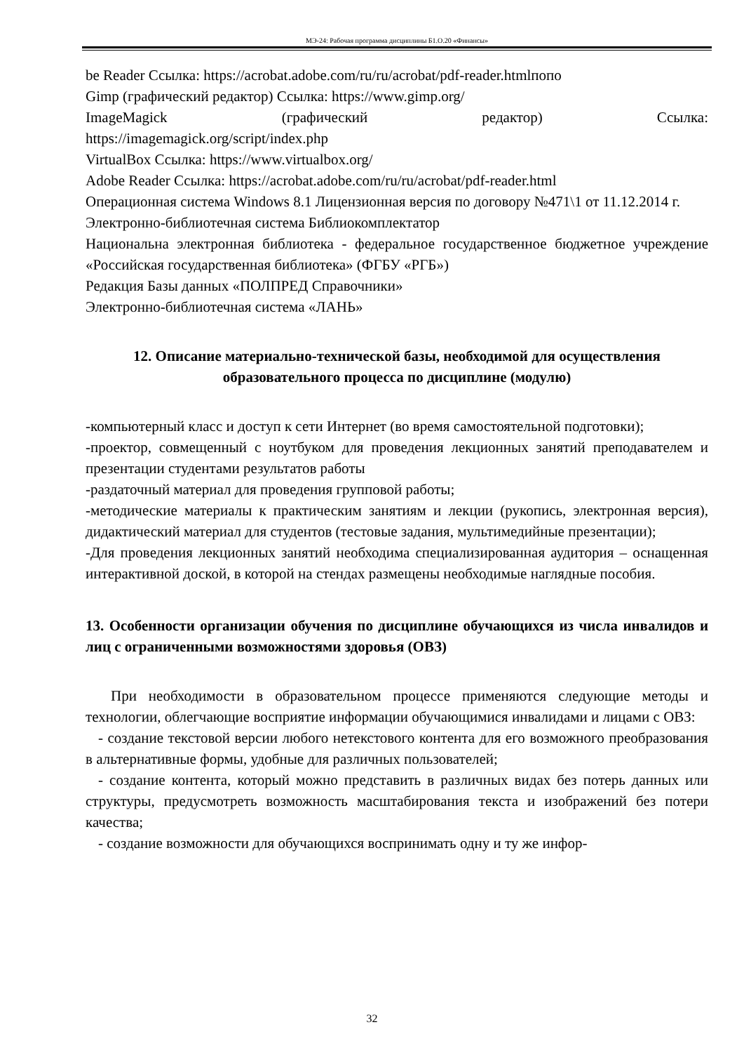МЭ-24: Рабочая программа дисциплины Б1.О.20 «Финансы»
be Reader Ссылка: https://acrobat.adobe.com/ru/ru/acrobat/pdf-reader.htmlпопо
Gimp (графический редактор) Ссылка: https://www.gimp.org/
ImageMagick (графический редактор) Ссылка:
https://imagemagick.org/script/index.php
VirtualBox Ссылка: https://www.virtualbox.org/
Adobe Reader Ссылка: https://acrobat.adobe.com/ru/ru/acrobat/pdf-reader.html
Операционная система Windows 8.1 Лицензионная версия по договору №471\1 от 11.12.2014 г.
Электронно-библиотечная система Библиокомплектатор
Национальна электронная библиотека - федеральное государственное бюджетное учреждение «Российская государственная библиотека» (ФГБУ «РГБ»)
Редакция Базы данных «ПОЛПРЕД Справочники»
Электронно-библиотечная система «ЛАНЬ»
12. Описание материально-технической базы, необходимой для осуществления образовательного процесса по дисциплине (модулю)
-компьютерный класс и доступ к сети Интернет (во время самостоятельной подготовки);
-проектор, совмещенный с ноутбуком для проведения лекционных занятий преподавателем и презентации студентами результатов работы
-раздаточный материал для проведения групповой работы;
-методические материалы к практическим занятиям и лекции (рукопись, электронная версия), дидактический материал для студентов (тестовые задания, мультимедийные презентации);
-Для проведения лекционных занятий необходима специализированная аудитория – оснащенная интерактивной доской, в которой на стендах размещены необходимые наглядные пособия.
13. Особенности организации обучения по дисциплине обучающихся из числа инвалидов и лиц с ограниченными возможностями здоровья (ОВЗ)
При необходимости в образовательном процессе применяются следующие методы и технологии, облегчающие восприятие информации обучающимися инвалидами и лицами с ОВЗ:
- создание текстовой версии любого нетекстового контента для его возможного преобразования в альтернативные формы, удобные для различных пользователей;
- создание контента, который можно представить в различных видах без потерь данных или структуры, предусмотреть возможность масштабирования текста и изображений без потери качества;
- создание возможности для обучающихся воспринимать одну и ту же инфор-
32